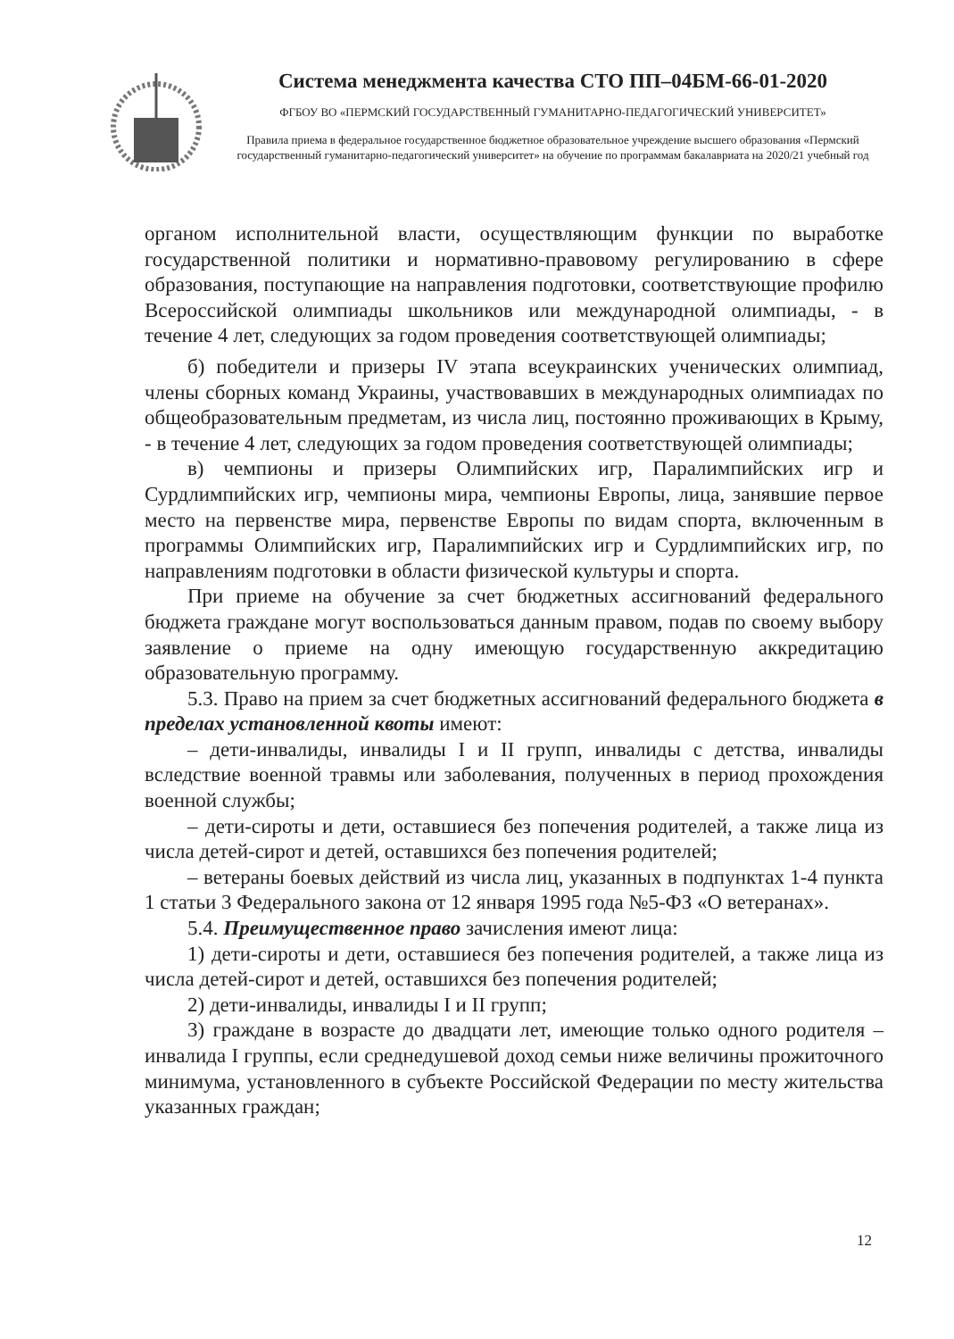Система менеджмента качества СТО ПП–04БМ-66-01-2020
ФГБОУ ВО «ПЕРМСКИЙ ГОСУДАРСТВЕННЫЙ ГУМАНИТАРНО-ПЕДАГОГИЧЕСКИЙ УНИВЕРСИТЕТ»
Правила приема в федеральное государственное бюджетное образовательное учреждение высшего образования «Пермский государственный гуманитарно-педагогический университет» на обучение по программам бакалавриата на 2020/21 учебный год
органом исполнительной власти, осуществляющим функции по выработке государственной политики и нормативно-правовому регулированию в сфере образования, поступающие на направления подготовки, соответствующие профилю Всероссийской олимпиады школьников или международной олимпиады, - в течение 4 лет, следующих за годом проведения соответствующей олимпиады;
б) победители и призеры IV этапа всеукраинских ученических олимпиад, члены сборных команд Украины, участвовавших в международных олимпиадах по общеобразовательным предметам, из числа лиц, постоянно проживающих в Крыму, - в течение 4 лет, следующих за годом проведения соответствующей олимпиады;
в) чемпионы и призеры Олимпийских игр, Паралимпийских игр и Сурдлимпийских игр, чемпионы мира, чемпионы Европы, лица, занявшие первое место на первенстве мира, первенстве Европы по видам спорта, включенным в программы Олимпийских игр, Паралимпийских игр и Сурдлимпийских игр, по направлениям подготовки в области физической культуры и спорта.
При приеме на обучение за счет бюджетных ассигнований федерального бюджета граждане могут воспользоваться данным правом, подав по своему выбору заявление о приеме на одну имеющую государственную аккредитацию образовательную программу.
5.3. Право на прием за счет бюджетных ассигнований федерального бюджета в пределах установленной квоты имеют:
– дети-инвалиды, инвалиды I и II групп, инвалиды с детства, инвалиды вследствие военной травмы или заболевания, полученных в период прохождения военной службы;
– дети-сироты и дети, оставшиеся без попечения родителей, а также лица из числа детей-сирот и детей, оставшихся без попечения родителей;
– ветераны боевых действий из числа лиц, указанных в подпунктах 1-4 пункта 1 статьи 3 Федерального закона от 12 января 1995 года №5-ФЗ «О ветеранах».
5.4. Преимущественное право зачисления имеют лица:
1) дети-сироты и дети, оставшиеся без попечения родителей, а также лица из числа детей-сирот и детей, оставшихся без попечения родителей;
2) дети-инвалиды, инвалиды I и II групп;
3) граждане в возрасте до двадцати лет, имеющие только одного родителя – инвалида I группы, если среднедушевой доход семьи ниже величины прожиточного минимума, установленного в субъекте Российской Федерации по месту жительства указанных граждан;
12